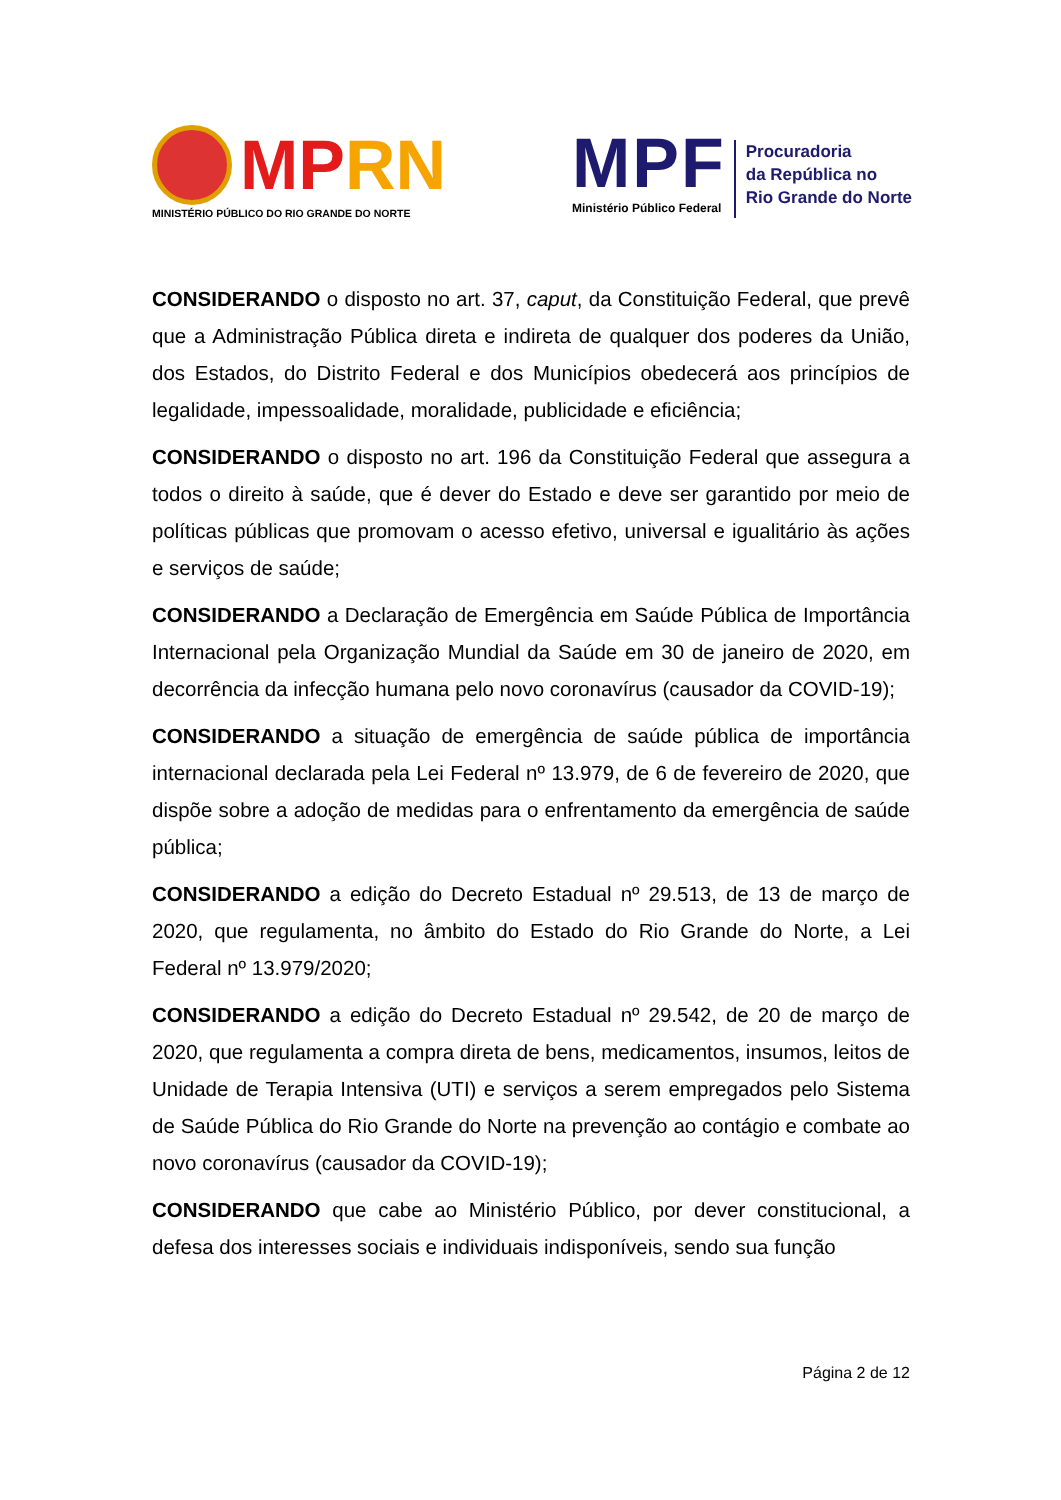MP RN
MINISTÉRIO PÚBLICO DO RIO GRANDE DO NORTE
MPF
Ministério Público Federal
Procuradoria
da República no
Rio Grande do Norte
CONSIDERANDO o disposto no art. 37, caput, da Constituição Federal, que prevê que a Administração Pública direta e indireta de qualquer dos poderes da União, dos Estados, do Distrito Federal e dos Municípios obedecerá aos princípios de legalidade, impessoalidade, moralidade, publicidade e eficiência;
CONSIDERANDO o disposto no art. 196 da Constituição Federal que assegura a todos o direito à saúde, que é dever do Estado e deve ser garantido por meio de políticas públicas que promovam o acesso efetivo, universal e igualitário às ações e serviços de saúde;
CONSIDERANDO a Declaração de Emergência em Saúde Pública de Importância Internacional pela Organização Mundial da Saúde em 30 de janeiro de 2020, em decorrência da infecção humana pelo novo coronavírus (causador da COVID-19);
CONSIDERANDO a situação de emergência de saúde pública de importância internacional declarada pela Lei Federal nº 13.979, de 6 de fevereiro de 2020, que dispõe sobre a adoção de medidas para o enfrentamento da emergência de saúde pública;
CONSIDERANDO a edição do Decreto Estadual nº 29.513, de 13 de março de 2020, que regulamenta, no âmbito do Estado do Rio Grande do Norte, a Lei Federal nº 13.979/2020;
CONSIDERANDO a edição do Decreto Estadual nº 29.542, de 20 de março de 2020, que regulamenta a compra direta de bens, medicamentos, insumos, leitos de Unidade de Terapia Intensiva (UTI) e serviços a serem empregados pelo Sistema de Saúde Pública do Rio Grande do Norte na prevenção ao contágio e combate ao novo coronavírus (causador da COVID-19);
CONSIDERANDO que cabe ao Ministério Público, por dever constitucional, a defesa dos interesses sociais e individuais indisponíveis, sendo sua função
Página 2 de 12